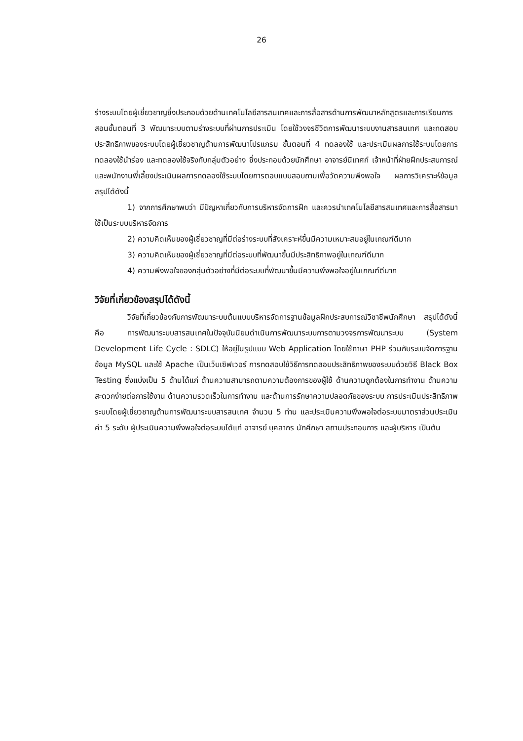26
ร่างระบบโดยผู้เชี่ยวชาญซึ่งประกอบด้วยด้านเทคโนโลยีสารสนเทศและการสื่อสารด้านการพัฒนาหลักสูตรและการเรียนการสอนขั้นตอนที่ 3 พัฒนาระบบตามร่างระบบที่ผ่านการประเมิน โดยใช้วงจรชีวิตการพัฒนาระบบงานสารสนเทศ และทดสอบประสิทธิภาพของระบบโดยผู้เชี่ยวชาญด้านการพัฒนาโปรแกรม ขั้นตอนที่ 4 ทดลองใช้ และประเมินผลการใช้ระบบโดยการทดลองใช้นำร่อง และทดลองใช้จริงกับกลุ่มตัวอย่าง ซึ่งประกอบด้วยนักศึกษา อาจารย์นิเทศก์ เจ้าหน้าที่ฝ่ายฝึกประสบการณ์ และพนักงานพี่เลี้ยงประเมินผลการทดลองใช้ระบบโดยการตอบแบบสอบถามเพื่อวัดความพึงพอใจ ผลการวิเคราะห์ข้อมูลสรุปได้ดังนี้
1) จากการศึกษาพบว่า มีปัญหาเกี่ยวกับการบริหารจัดการฝึก และควรนำเทคโนโลยีสารสนเทศและการสื่อสารมาใช้เป็นระบบบริหารจัดการ
2) ความคิดเห็นของผู้เชี่ยวชาญที่มีต่อร่างระบบที่สังเคราะห์ขึ้นมีความเหมาะสมอยู่ในเกณฑ์ดีมาก
3) ความคิดเห็นของผู้เชี่ยวชาญที่มีต่อระบบที่พัฒนาขึ้นมีประสิทธิภาพอยู่ในเกณฑ์ดีมาก
4) ความพึงพอใจของกลุ่มตัวอย่างที่มีต่อระบบที่พัฒนาขึ้นมีความพึงพอใจอยู่ในเกณฑ์ดีมาก
วิจัยที่เกี่ยวข้องสรุปได้ดังนี้
วิจัยที่เกี่ยวข้องกับการพัฒนาระบบต้นแบบบริหารจัดการฐานข้อมูลฝึกประสบการณ์วิชาชีพนักศึกษา สรุปได้ดังนี้ คือ การพัฒนาระบบสารสนเทศในปัจจุบันนิยมดำเนินการพัฒนาระบบการตามวงจรการพัฒนาระบบ (System Development Life Cycle : SDLC) ให้อยู่ในรูปแบบ Web Application โดยใช้ภาษา PHP ร่วมกับระบบจัดการฐานข้อมูล MySQL และใช้ Apache เป็นเว็บเซิฟเวอร์ การทดสอบใช้วิธีการทดสอบประสิทธิภาพของระบบด้วยวิธี Black Box Testing ซึ่งแบ่งเป็น 5 ด้านได้แก่ ด้านความสามารถตามความต้องการของผู้ใช้ ด้านความถูกต้องในการทำงาน ด้านความสะดวกง่ายต่อการใช้งาน ด้านความรวดเร็วในการทำงาน และด้านการรักษาความปลอดภัยของระบบ การประเมินประสิทธิภาพระบบโดยผู้เชี่ยวชาญด้านการพัฒนาระบบสารสนเทศ จำนวน 5 ท่าน และประเมินความพึงพอใจต่อระบบมาตราส่วนประเมินค่า 5 ระดับ ผู้ประเมินความพึงพอใจต่อระบบได้แก่ อาจารย์ บุคลากร นักศึกษา สถานประกอบการ และผู้บริหาร เป็นต้น